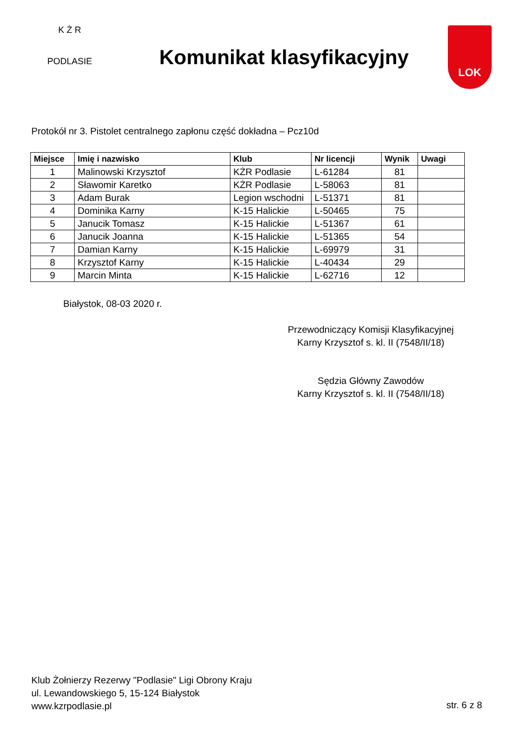K Ż R
PODLASIE
Komunikat klasyfikacyjny
LOK
Protokół nr 3. Pistolet centralnego zapłonu część dokładna – Pcz10d
| Miejsce | Imię i nazwisko | Klub | Nr licencji | Wynik | Uwagi |
| --- | --- | --- | --- | --- | --- |
| 1 | Malinowski Krzysztof | KŻR Podlasie | L-61284 | 81 | |
| 2 | Sławomir Karetko | KŻR Podlasie | L-58063 | 81 | |
| 3 | Adam Burak | Legion wschodni | L-51371 | 81 | |
| 4 | Dominika Karny | K-15 Halickie | L-50465 | 75 | |
| 5 | Janucik Tomasz | K-15 Halickie | L-51367 | 61 | |
| 6 | Janucik Joanna | K-15 Halickie | L-51365 | 54 | |
| 7 | Damian Karny | K-15 Halickie | L-69979 | 31 | |
| 8 | Krzysztof Karny | K-15 Halickie | L-40434 | 29 | |
| 9 | Marcin Minta | K-15 Halickie | L-62716 | 12 | |
Białystok, 08-03 2020 r.
Przewodniczący Komisji Klasyfikacyjnej
Karny Krzysztof s. kl. II (7548/II/18)
Sędzia Główny Zawodów
Karny Krzysztof s. kl. II (7548/II/18)
Klub Żołnierzy Rezerwy "Podlasie" Ligi Obrony Kraju
ul. Lewandowskiego 5, 15-124 Białystok
www.kzrpodlasie.pl
str. 6 z 8